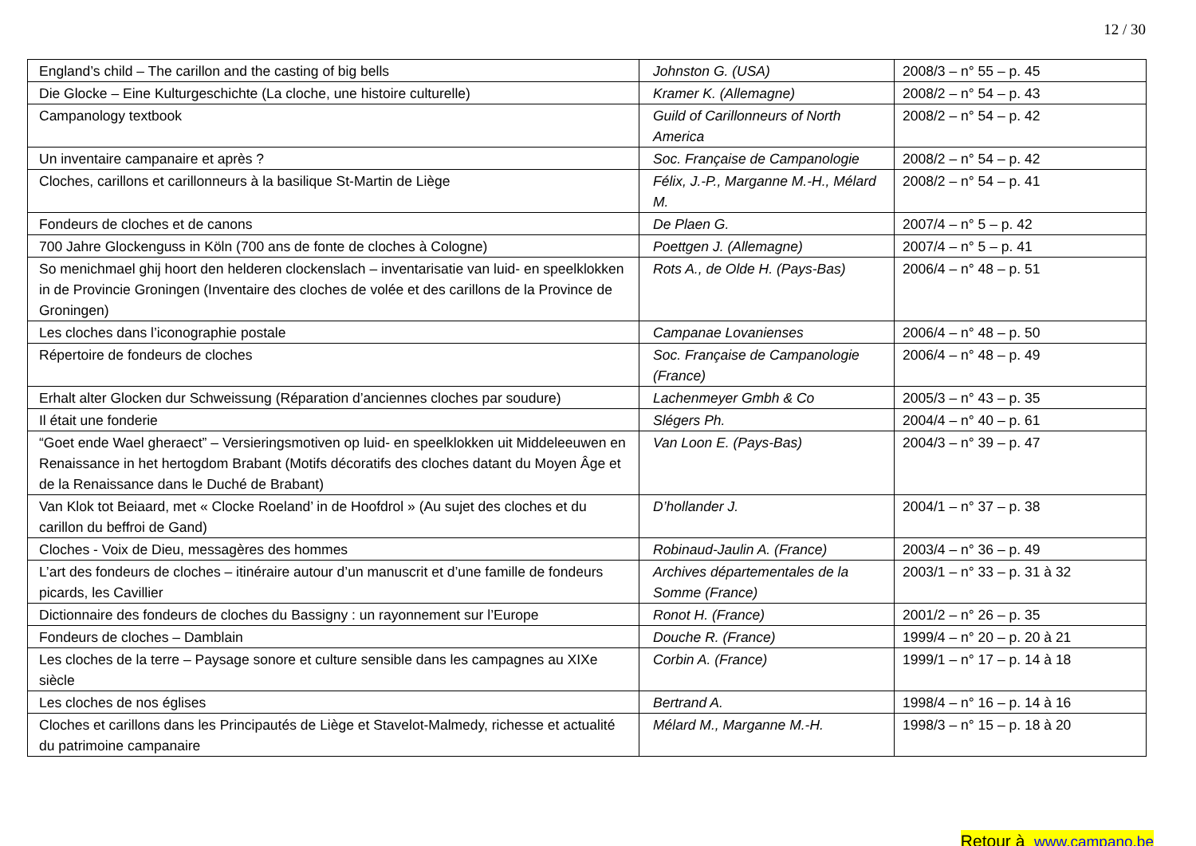12 / 30
| England’s child – The carillon and the casting of big bells | Johnston G. (USA) | 2008/3 – n° 55 – p. 45 |
| Die Glocke – Eine Kulturgeschichte (La cloche, une histoire culturelle) | Kramer K. (Allemagne) | 2008/2 – n° 54 – p. 43 |
| Campanology textbook | Guild of Carillonneurs of North America | 2008/2 – n° 54 – p. 42 |
| Un inventaire campanaire et après ? | Soc. Française de Campanologie | 2008/2 – n° 54 – p. 42 |
| Cloches, carillons et carillonneurs à la basilique St-Martin de Liège | Félix, J.-P., Marganne M.-H., Mélard M. | 2008/2 – n° 54 – p. 41 |
| Fondeurs de cloches et de canons | De Plaen G. | 2007/4 – n° 5 – p. 42 |
| 700 Jahre Glockenguss in Köln (700 ans de fonte de cloches à Cologne) | Poettgen J. (Allemagne) | 2007/4 – n° 5 – p. 41 |
| So menichmael ghij hoort den helderen clockenslach – inventarisatie van luid- en speelklokken in de Provincie Groningen (Inventaire des cloches de volée et des carillons de la Province de Groningen) | Rots A., de Olde H. (Pays-Bas) | 2006/4 – n° 48 – p. 51 |
| Les cloches dans l’iconographie postale | Campanae Lovanienses | 2006/4 – n° 48 – p. 50 |
| Répertoire de fondeurs de cloches | Soc. Française de Campanologie (France) | 2006/4 – n° 48 – p. 49 |
| Erhalt alter Glocken dur Schweissung (Réparation d’anciennes cloches par soudure) | Lachenmeyer Gmbh & Co | 2005/3 – n° 43 – p. 35 |
| Il était une fonderie | Slégers Ph. | 2004/4 – n° 40 – p. 61 |
| “Goet ende Wael gheraect” – Versieringsmotiven op luid- en speelklokken uit Middeleeuwen en Renaissance in het hertogdom Brabant (Motifs décoratifs des cloches datant du Moyen Âge et de la Renaissance dans le Duché de Brabant) | Van Loon E. (Pays-Bas) | 2004/3 – n° 39 – p. 47 |
| Van Klok tot Beiaard, met « Clocke Roeland’ in de Hoofdrol » (Au sujet des cloches et du carillon du beffroi de Gand) | D’hollander J. | 2004/1 – n° 37 – p. 38 |
| Cloches - Voix de Dieu, messagères des hommes | Robinaud-Jaulin A. (France) | 2003/4 – n° 36 – p. 49 |
| L’art des fondeurs de cloches – itinéraire autour d’un manuscrit et d’une famille de fondeurs picards, les Cavillier | Archives départementales de la Somme (France) | 2003/1 – n° 33 – p. 31 à 32 |
| Dictionnaire des fondeurs de cloches du Bassigny : un rayonnement sur l’Europe | Ronot H. (France) | 2001/2 – n° 26 – p. 35 |
| Fondeurs de cloches – Damblain | Douche R. (France) | 1999/4 – n° 20 – p. 20 à 21 |
| Les cloches de la terre – Paysage sonore et culture sensible dans les campagnes au XIXe siècle | Corbin A. (France) | 1999/1 – n° 17 – p. 14 à 18 |
| Les cloches de nos églises | Bertrand A. | 1998/4 – n° 16 – p. 14 à 16 |
| Cloches et carillons dans les Principautés de Liège et Stavelot-Malmedy, richesse et actualité du patrimoine campanaire | Mélard M., Marganne M.-H. | 1998/3 – n° 15 – p. 18 à 20 |
Retour à www.campano.be